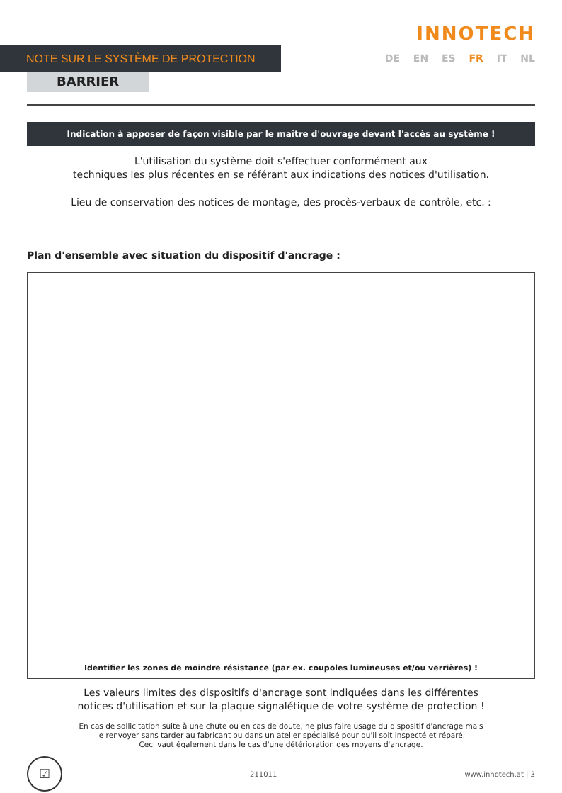NOTE SUR LE SYSTÈME DE PROTECTION
INNOTECH
DE EN ES FR IT NL
BARRIER
Indication à apposer de façon visible par le maître d'ouvrage devant l'accès au système !
L'utilisation du système doit s'effectuer conformément aux
techniques les plus récentes en se référant aux indications des notices d'utilisation.
Lieu de conservation des notices de montage, des procès-verbaux de contrôle, etc. :
Plan d'ensemble avec situation du dispositif d'ancrage :
Identifier les zones de moindre résistance (par ex. coupoles lumineuses et/ou verrières) !
Les valeurs limites des dispositifs d'ancrage sont indiquées dans les différentes
notices d'utilisation et sur la plaque signalétique de votre système de protection !
En cas de sollicitation suite à une chute ou en cas de doute, ne plus faire usage du dispositif d'ancrage mais
le renvoyer sans tarder au fabricant ou dans un atelier spécialisé pour qu'il soit inspecté et réparé.
Ceci vaut également dans le cas d'une détérioration des moyens d'ancrage.
☑
211011 www.innotech.at | 3